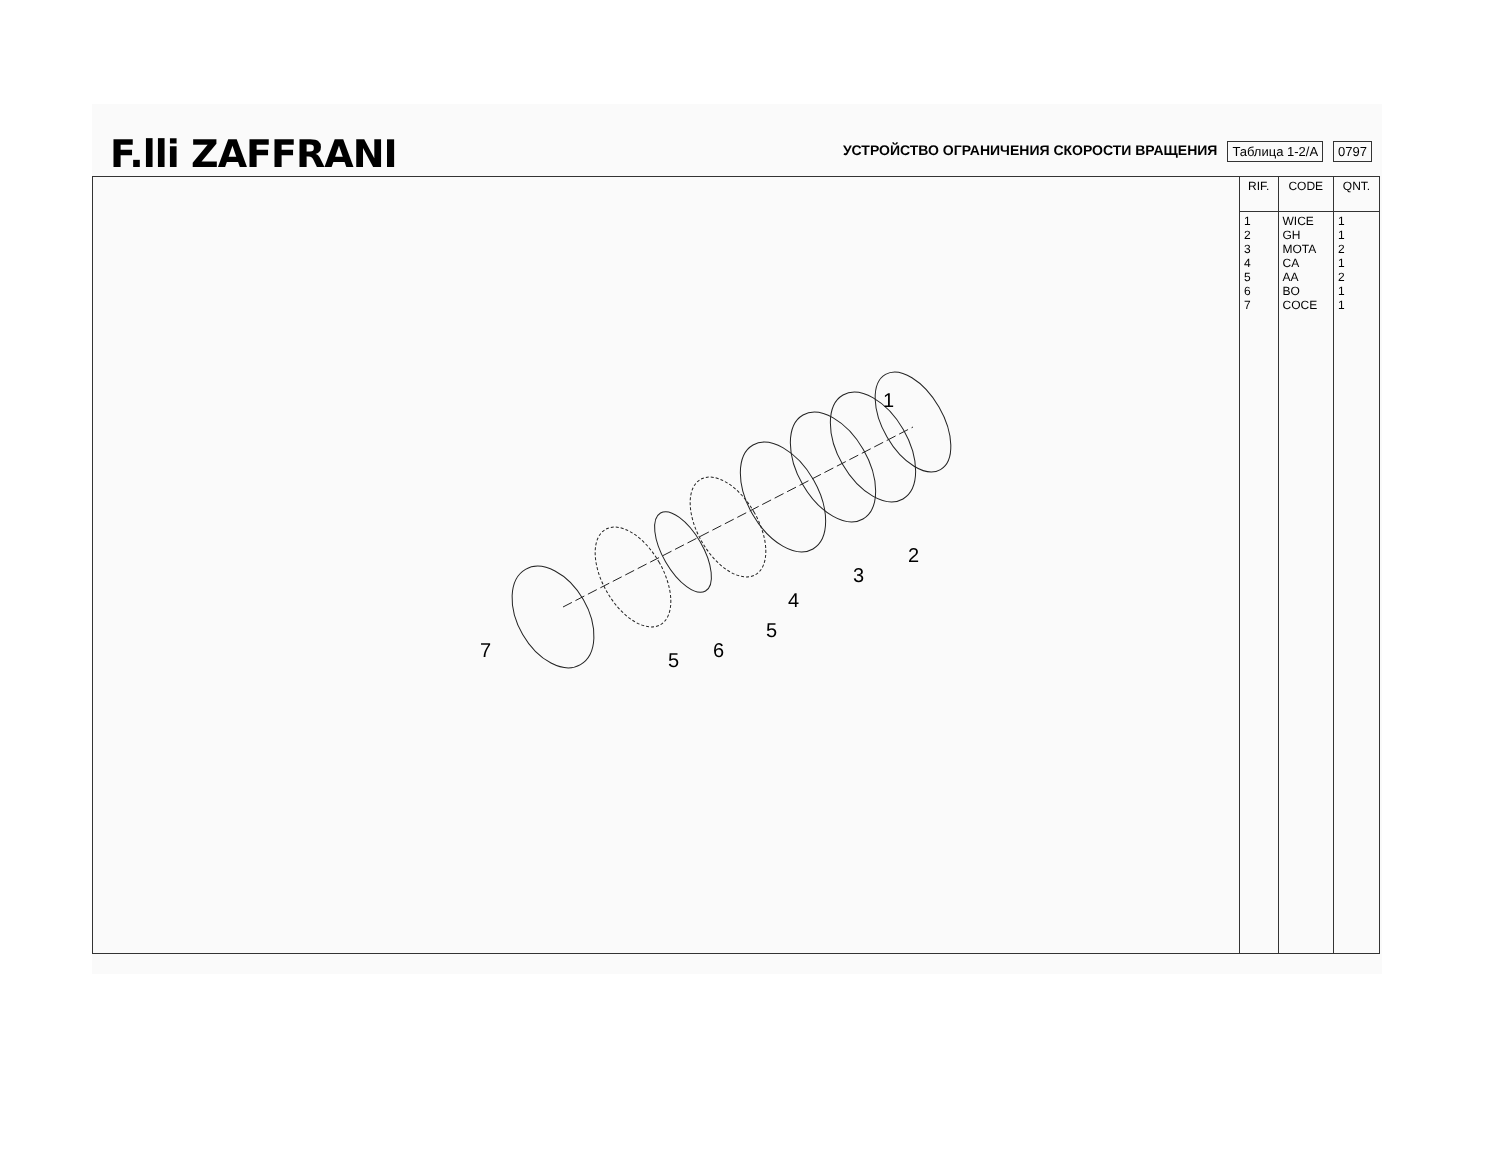F.lli ZAFFRANI
УСТРОЙСТВО ОГРАНИЧЕНИЯ СКОРОСТИ ВРАЩЕНИЯ
Таблица 1-2/A
0797
1
2
3
4
5
6
5
7
| RIF. | CODE | QNT. |
| --- | --- | --- |
| 1 2 3 4 5 6 7 | WICE GH MOTA CA AA BO COCE | 1 1 2 1 2 1 1 |